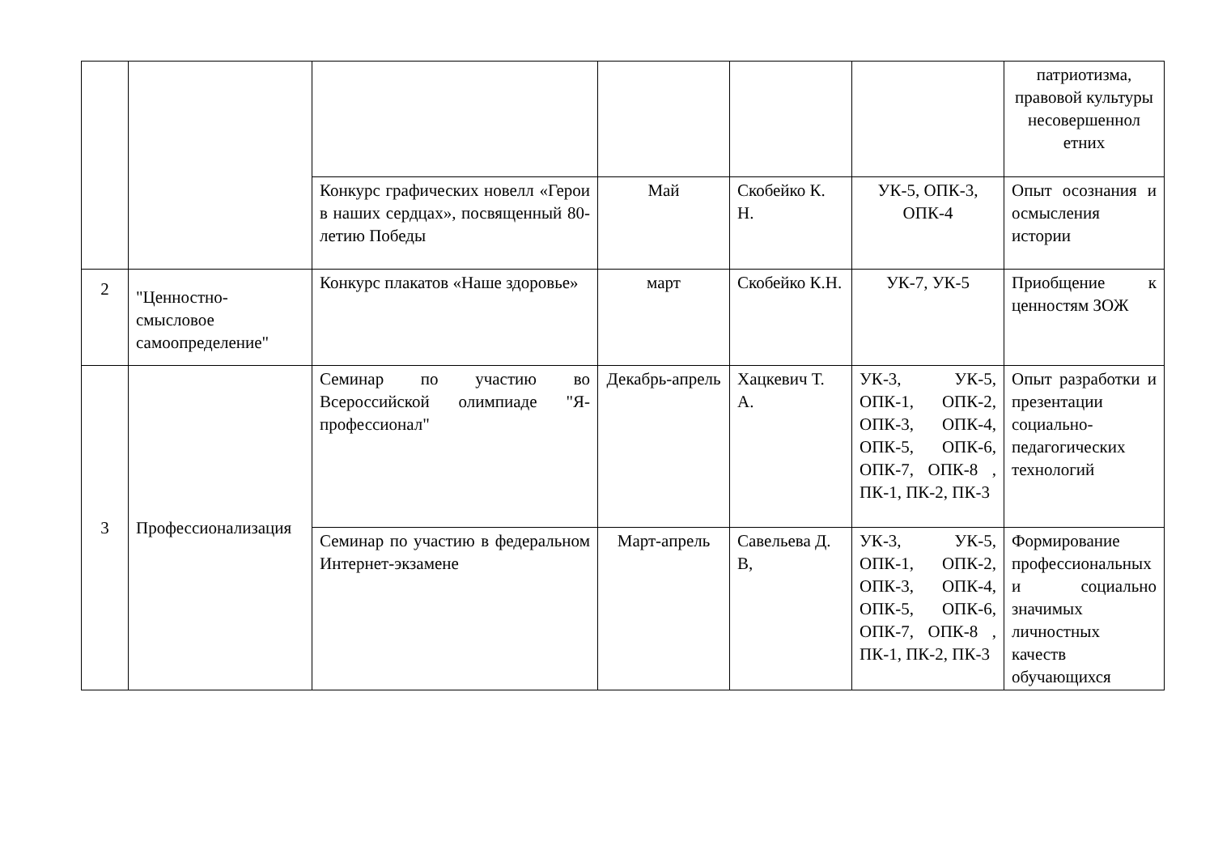| | | | | | | патриотизма, правовой культуры несовершеннол етних |
| | | Конкурс графических новелл «Герои в наших сердцах», посвященный 80-летию Победы | Май | Скобейко К. Н. | УК-5, ОПК-3, ОПК-4 | Опыт осознания и осмысления истории |
| 2 | "Ценностно-смысловое самоопределение" | Конкурс плакатов «Наше здоровье» | март | Скобейко К.Н. | УК-7, УК-5 | Приобщение к ценностям ЗОЖ |
| 3 | Профессионализация | Семинар по участию во Всероссийской олимпиаде "Я-профессионал" | Декабрь-апрель | Хацкевич Т. А. | УК-3, УК-5, ОПК-1, ОПК-2, ОПК-3, ОПК-4, ОПК-5, ОПК-6, ОПК-7, ОПК-8 , ПК-1, ПК-2, ПК-3 | Опыт разработки и презентации социально-педагогических технологий |
| | | Семинар по участию в федеральном Интернет-экзамене | Март-апрель | Савельева Д. В, | УК-3, УК-5, ОПК-1, ОПК-2, ОПК-3, ОПК-4, ОПК-5, ОПК-6, ОПК-7, ОПК-8 , ПК-1, ПК-2, ПК-3 | Формирование профессиональных и социально значимых личностных качеств обучающихся |